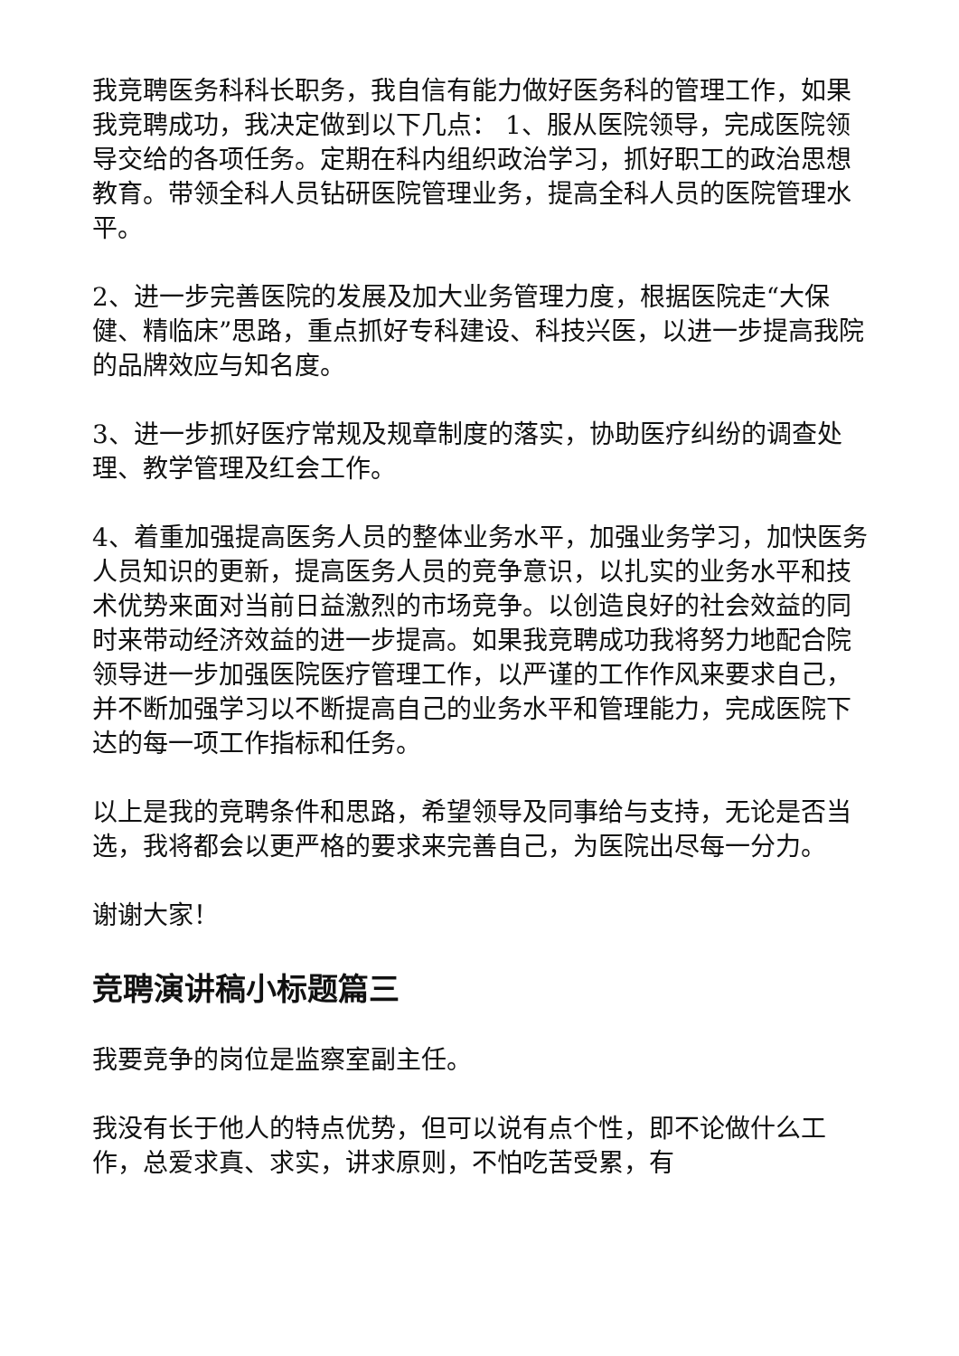我竞聘医务科科长职务，我自信有能力做好医务科的管理工作，如果我竞聘成功，我决定做到以下几点： 1、服从医院领导，完成医院领导交给的各项任务。定期在科内组织政治学习，抓好职工的政治思想教育。带领全科人员钻研医院管理业务，提高全科人员的医院管理水平。
2、进一步完善医院的发展及加大业务管理力度，根据医院走“大保健、精临床”思路，重点抓好专科建设、科技兴医，以进一步提高我院的品牌效应与知名度。
3、进一步抓好医疗常规及规章制度的落实，协助医疗纠纷的调查处理、教学管理及红会工作。
4、着重加强提高医务人员的整体业务水平，加强业务学习，加快医务人员知识的更新，提高医务人员的竞争意识，以扎实的业务水平和技术优势来面对当前日益激烈的市场竞争。以创造良好的社会效益的同时来带动经济效益的进一步提高。如果我竞聘成功我将努力地配合院领导进一步加强医院医疗管理工作，以严谨的工作作风来要求自己，并不断加强学习以不断提高自己的业务水平和管理能力，完成医院下达的每一项工作指标和任务。
以上是我的竞聘条件和思路，希望领导及同事给与支持，无论是否当选，我将都会以更严格的要求来完善自己，为医院出尽每一分力。
谢谢大家！
竞聘演讲稿小标题篇三
我要竞争的岗位是监察室副主任。
我没有长于他人的特点优势，但可以说有点个性，即不论做什么工作，总爱求真、求实，讲求原则，不怕吃苦受累，有